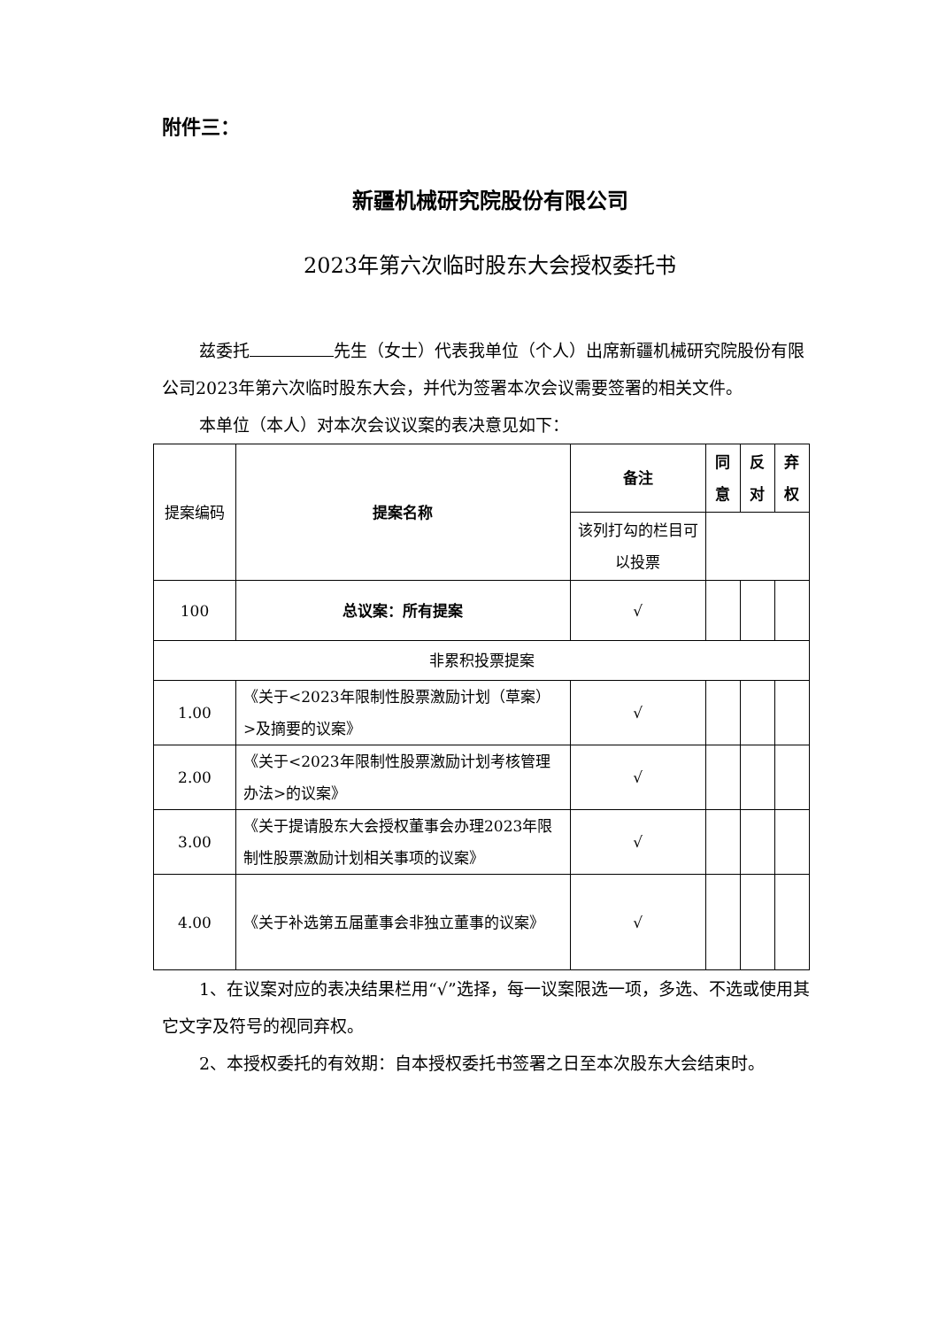附件三：
新疆机械研究院股份有限公司
2023年第六次临时股东大会授权委托书
兹委托 先生（女士）代表我单位（个人）出席新疆机械研究院股份有限公司2023年第六次临时股东大会，并代为签署本次会议需要签署的相关文件。
本单位（本人）对本次会议议案的表决意见如下：
| 提案编码 | 提案名称 | 备注 | 同意 | 反对 | 弃权 |
| | | 该列打勾的栏目可以投票 | | | |
| 100 | 总议案：所有提案 | √ | | | |
| 非累积投票提案 | | | | | |
| 1.00 | 《关于<2023年限制性股票激励计划（草案）>及摘要的议案》 | √ | | | |
| 2.00 | 《关于<2023年限制性股票激励计划考核管理办法>的议案》 | √ | | | |
| 3.00 | 《关于提请股东大会授权董事会办理2023年限制性股票激励计划相关事项的议案》 | √ | | | |
| 4.00 | 《关于补选第五届董事会非独立董事的议案》 | √ | | | |
1、在议案对应的表决结果栏用“√”选择，每一议案限选一项，多选、不选或使用其它文字及符号的视同弃权。
2、本授权委托的有效期：自本授权委托书签署之日至本次股东大会结束时。